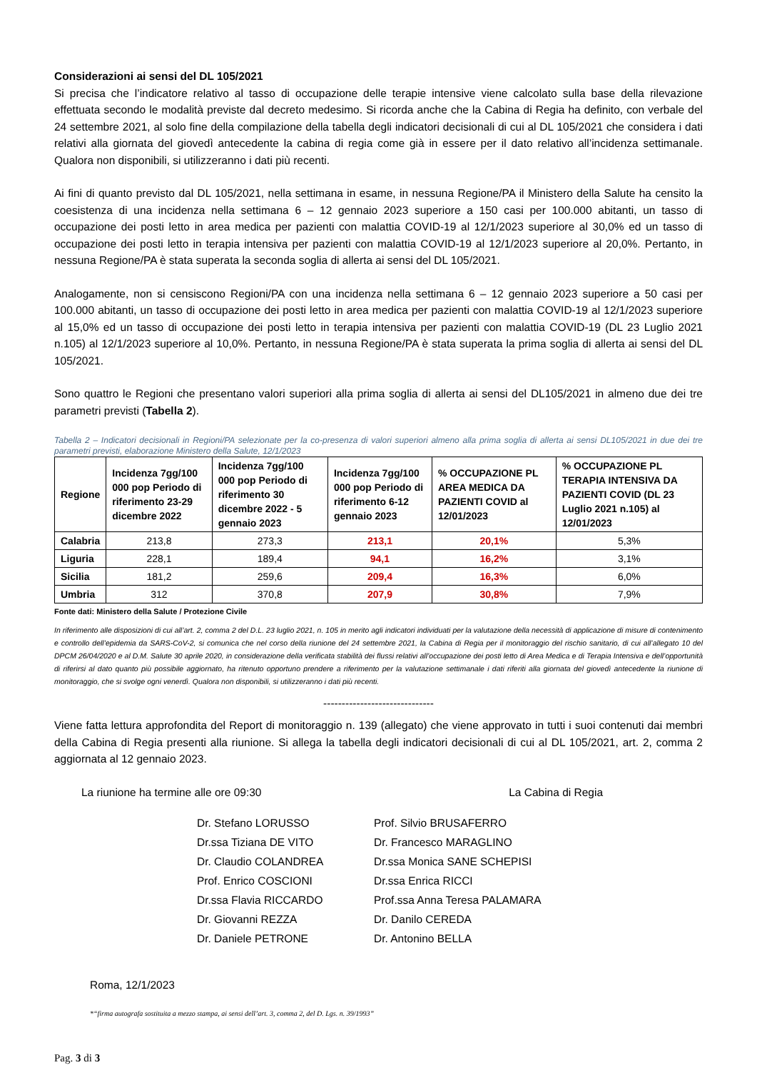Considerazioni ai sensi del DL 105/2021
Si precisa che l’indicatore relativo al tasso di occupazione delle terapie intensive viene calcolato sulla base della rilevazione effettuata secondo le modalità previste dal decreto medesimo. Si ricorda anche che la Cabina di Regia ha definito, con verbale del 24 settembre 2021, al solo fine della compilazione della tabella degli indicatori decisionali di cui al DL 105/2021 che considera i dati relativi alla giornata del giovedì antecedente la cabina di regia come già in essere per il dato relativo all’incidenza settimanale. Qualora non disponibili, si utilizzeranno i dati più recenti.
Ai fini di quanto previsto dal DL 105/2021, nella settimana in esame, in nessuna Regione/PA il Ministero della Salute ha censito la coesistenza di una incidenza nella settimana 6 – 12 gennaio 2023 superiore a 150 casi per 100.000 abitanti, un tasso di occupazione dei posti letto in area medica per pazienti con malattia COVID-19 al 12/1/2023 superiore al 30,0% ed un tasso di occupazione dei posti letto in terapia intensiva per pazienti con malattia COVID-19 al 12/1/2023 superiore al 20,0%. Pertanto, in nessuna Regione/PA è stata superata la seconda soglia di allerta ai sensi del DL 105/2021.
Analogamente, non si censiscono Regioni/PA con una incidenza nella settimana 6 – 12 gennaio 2023 superiore a 50 casi per 100.000 abitanti, un tasso di occupazione dei posti letto in area medica per pazienti con malattia COVID-19 al 12/1/2023 superiore al 15,0% ed un tasso di occupazione dei posti letto in terapia intensiva per pazienti con malattia COVID-19 (DL 23 Luglio 2021 n.105) al 12/1/2023 superiore al 10,0%. Pertanto, in nessuna Regione/PA è stata superata la prima soglia di allerta ai sensi del DL 105/2021.
Sono quattro le Regioni che presentano valori superiori alla prima soglia di allerta ai sensi del DL105/2021 in almeno due dei tre parametri previsti (Tabella 2).
Tabella 2 – Indicatori decisionali in Regioni/PA selezionate per la co-presenza di valori superiori almeno alla prima soglia di allerta ai sensi DL105/2021 in due dei tre parametri previsti, elaborazione Ministero della Salute, 12/1/2023
| Regione | Incidenza 7gg/100 000 pop Periodo di riferimento 23-29 dicembre 2022 | Incidenza 7gg/100 000 pop Periodo di riferimento 30 dicembre 2022 - 5 gennaio 2023 | Incidenza 7gg/100 000 pop Periodo di riferimento 6-12 gennaio 2023 | % OCCUPAZIONE PL AREA MEDICA DA PAZIENTI COVID al 12/01/2023 | % OCCUPAZIONE PL TERAPIA INTENSIVA DA PAZIENTI COVID (DL 23 Luglio 2021 n.105) al 12/01/2023 |
| --- | --- | --- | --- | --- | --- |
| Calabria | 213,8 | 273,3 | 213,1 | 20,1% | 5,3% |
| Liguria | 228,1 | 189,4 | 94,1 | 16,2% | 3,1% |
| Sicilia | 181,2 | 259,6 | 209,4 | 16,3% | 6,0% |
| Umbria | 312 | 370,8 | 207,9 | 30,8% | 7,9% |
Fonte dati: Ministero della Salute / Protezione Civile
In riferimento alle disposizioni di cui all’art. 2, comma 2 del D.L. 23 luglio 2021, n. 105 in merito agli indicatori individuati per la valutazione della necessità di applicazione di misure di contenimento e controllo dell’epidemia da SARS-CoV-2, si comunica che nel corso della riunione del 24 settembre 2021, la Cabina di Regia per il monitoraggio del rischio sanitario, di cui all’allegato 10 del DPCM 26/04/2020 e al D.M. Salute 30 aprile 2020, in considerazione della verificata stabilità dei flussi relativi all’occupazione dei posti letto di Area Medica e di Terapia Intensiva e dell’opportunità di riferirsi al dato quanto più possibile aggiornato, ha ritenuto opportuno prendere a riferimento per la valutazione settimanale i dati riferiti alla giornata del giovedì antecedente la riunione di monitoraggio, che si svolge ogni venerdì. Qualora non disponibili, si utilizzeranno i dati più recenti.
------------------------------
Viene fatta lettura approfondita del Report di monitoraggio n. 139 (allegato) che viene approvato in tutti i suoi contenuti dai membri della Cabina di Regia presenti alla riunione. Si allega la tabella degli indicatori decisionali di cui al DL 105/2021, art. 2, comma 2 aggiornata al 12 gennaio 2023.
La riunione ha termine alle ore 09:30 La Cabina di Regia
Dr. Stefano LORUSSO Prof. Silvio BRUSAFERRO Dr.ssa Tiziana DE VITO Dr. Francesco MARAGLINO Dr. Claudio COLANDREA Dr.ssa Monica SANE SCHEPISI Prof. Enrico COSCIONI Dr.ssa Enrica RICCI Dr.ssa Flavia RICCARDO Prof.ssa Anna Teresa PALAMARA Dr. Giovanni REZZA Dr. Danilo CEREDA Dr. Daniele PETRONE Dr. Antonino BELLA
Roma, 12/1/2023
*“firma autografa sostituita a mezzo stampa, ai sensi dell’art. 3, comma 2, del D. Lgs. n. 39/1993”
Pag. 3 di 3